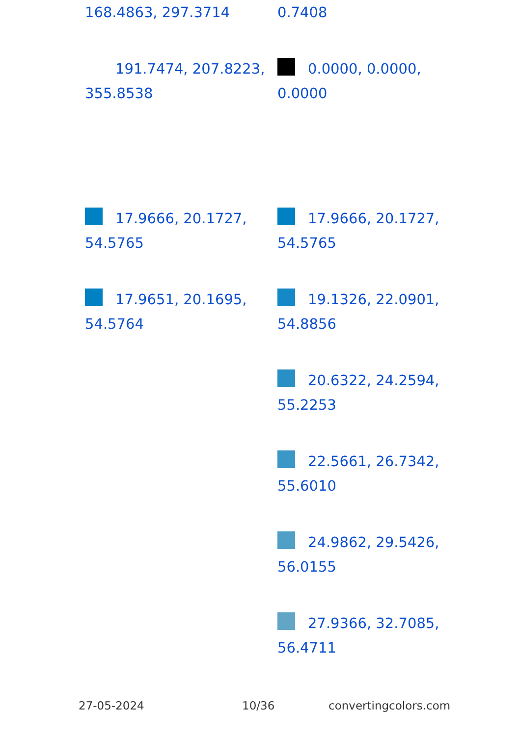168.4863, 297.3714 0.7408
191.7474, 207.8223, 355.8538
0.0000, 0.0000, 0.0000
17.9666, 20.1727, 54.5765
17.9666, 20.1727, 54.5765
17.9651, 20.1695, 54.5764
19.1326, 22.0901, 54.8856
20.6322, 24.2594, 55.2253
22.5661, 26.7342, 55.6010
24.9862, 29.5426, 56.0155
27.9366, 32.7085, 56.4711
27-05-2024 10/36 convertingcolors.com